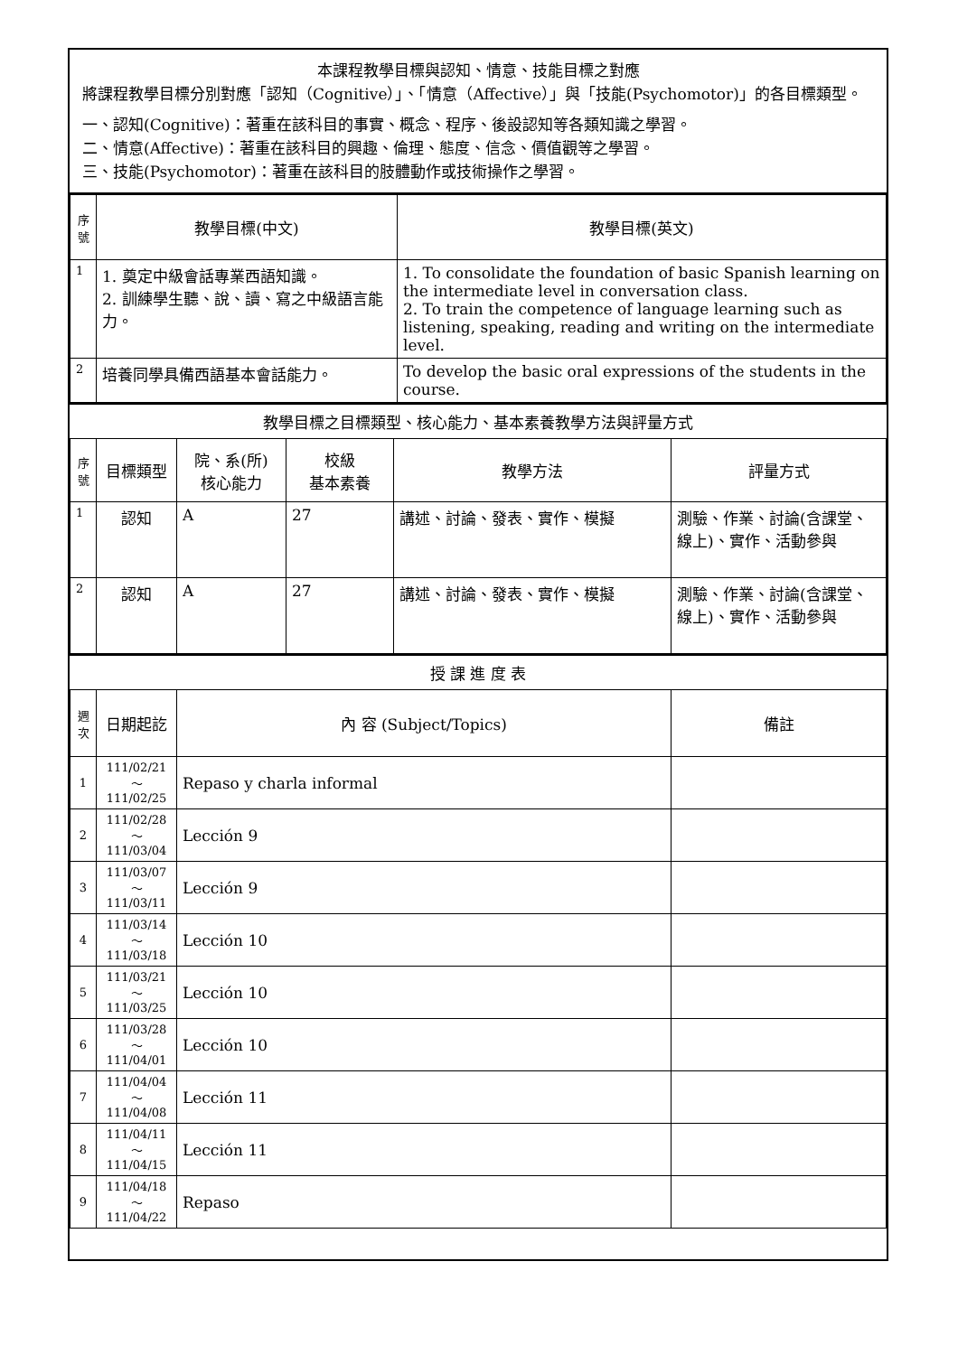本課程教學目標與認知、情意、技能目標之對應
將課程教學目標分別對應「認知（Cognitive）」、「情意（Affective）」與「技能(Psychomotor)」的各目標類型。
一、認知(Cognitive)：著重在該科目的事實、概念、程序、後設認知等各類知識之學習。
二、情意(Affective)：著重在該科目的興趣、倫理、態度、信念、價值觀等之學習。
三、技能(Psychomotor)：著重在該科目的肢體動作或技術操作之學習。
| 序號 | 教學目標(中文) | 教學目標(英文) |
| --- | --- | --- |
| 1 | 1. 奠定中級會話專業西語知識。 2. 訓練學生聽、說、讀、寫之中級語言能力。 | 1. To consolidate the foundation of basic Spanish learning on the intermediate level in conversation class. 2. To train the competence of language learning such as listening, speaking, reading and writing on the intermediate level. |
| 2 | 培養同學具備西語基本會話能力。 | To develop the basic oral expressions of the students in the course. |
教學目標之目標類型、核心能力、基本素養教學方法與評量方式
| 序號 | 目標類型 | 院、系(所) 核心能力 | 校級 基本素養 | 教學方法 | 評量方式 |
| --- | --- | --- | --- | --- | --- |
| 1 | 認知 | A | 27 | 講述、討論、發表、實作、模擬 | 測驗、作業、討論(含課堂、線上)、實作、活動參與 |
| 2 | 認知 | A | 27 | 講述、討論、發表、實作、模擬 | 測驗、作業、討論(含課堂、線上)、實作、活動參與 |
授 課 進 度 表
| 週次 | 日期起訖 | 內 容 (Subject/Topics) | 備註 |
| --- | --- | --- | --- |
| 1 | 111/02/21～111/02/25 | Repaso y charla informal | |
| 2 | 111/02/28～111/03/04 | Lección 9 | |
| 3 | 111/03/07～111/03/11 | Lección 9 | |
| 4 | 111/03/14～111/03/18 | Lección 10 | |
| 5 | 111/03/21～111/03/25 | Lección 10 | |
| 6 | 111/03/28～111/04/01 | Lección 10 | |
| 7 | 111/04/04～111/04/08 | Lección 11 | |
| 8 | 111/04/11～111/04/15 | Lección 11 | |
| 9 | 111/04/18～111/04/22 | Repaso | |